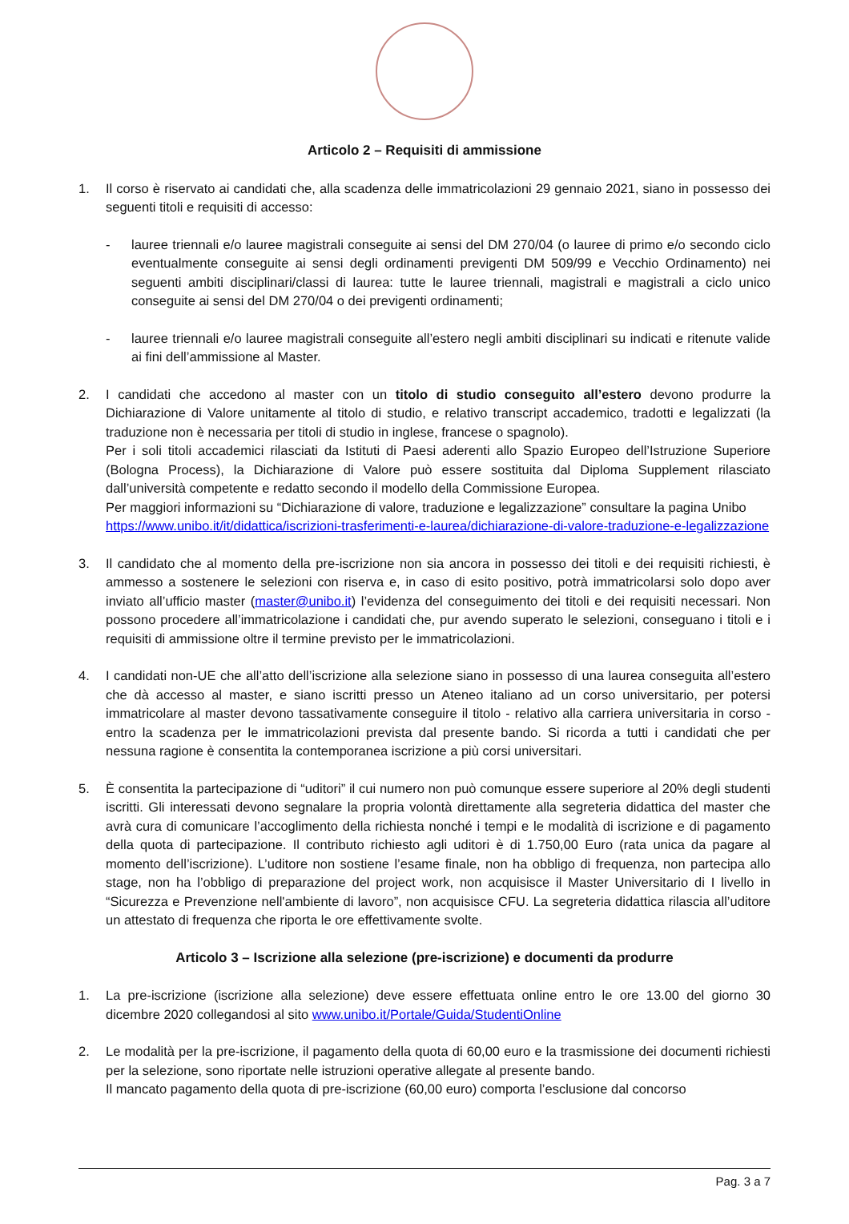Articolo 2 – Requisiti di ammissione
1. Il corso è riservato ai candidati che, alla scadenza delle immatricolazioni 29 gennaio 2021, siano in possesso dei seguenti titoli e requisiti di accesso:
- lauree triennali e/o lauree magistrali conseguite ai sensi del DM 270/04 (o lauree di primo e/o secondo ciclo eventualmente conseguite ai sensi degli ordinamenti previgenti DM 509/99 e Vecchio Ordinamento) nei seguenti ambiti disciplinari/classi di laurea: tutte le lauree triennali, magistrali e magistrali a ciclo unico conseguite ai sensi del DM 270/04 o dei previgenti ordinamenti;
- lauree triennali e/o lauree magistrali conseguite all’estero negli ambiti disciplinari su indicati e ritenute valide ai fini dell’ammissione al Master.
2. I candidati che accedono al master con un titolo di studio conseguito all’estero devono produrre la Dichiarazione di Valore unitamente al titolo di studio, e relativo transcript accademico, tradotti e legalizzati (la traduzione non è necessaria per titoli di studio in inglese, francese o spagnolo).
Per i soli titoli accademici rilasciati da Istituti di Paesi aderenti allo Spazio Europeo dell’Istruzione Superiore (Bologna Process), la Dichiarazione di Valore può essere sostituita dal Diploma Supplement rilasciato dall’università competente e redatto secondo il modello della Commissione Europea.
Per maggiori informazioni su “Dichiarazione di valore, traduzione e legalizzazione” consultare la pagina Unibo https://www.unibo.it/it/didattica/iscrizioni-trasferimenti-e-laurea/dichiarazione-di-valore-traduzione-e-legalizzazione
3. Il candidato che al momento della pre-iscrizione non sia ancora in possesso dei titoli e dei requisiti richiesti, è ammesso a sostenere le selezioni con riserva e, in caso di esito positivo, potrà immatricolarsi solo dopo aver inviato all’ufficio master (master@unibo.it) l’evidenza del conseguimento dei titoli e dei requisiti necessari. Non possono procedere all’immatricolazione i candidati che, pur avendo superato le selezioni, conseguano i titoli e i requisiti di ammissione oltre il termine previsto per le immatricolazioni.
4. I candidati non-UE che all’atto dell’iscrizione alla selezione siano in possesso di una laurea conseguita all’estero che dà accesso al master, e siano iscritti presso un Ateneo italiano ad un corso universitario, per potersi immatricolare al master devono tassativamente conseguire il titolo - relativo alla carriera universitaria in corso - entro la scadenza per le immatricolazioni prevista dal presente bando. Si ricorda a tutti i candidati che per nessuna ragione è consentita la contemporanea iscrizione a più corsi universitari.
5. È consentita la partecipazione di “uditori” il cui numero non può comunque essere superiore al 20% degli studenti iscritti. Gli interessati devono segnalare la propria volontà direttamente alla segreteria didattica del master che avrà cura di comunicare l’accoglimento della richiesta nonché i tempi e le modalità di iscrizione e di pagamento della quota di partecipazione. Il contributo richiesto agli uditori è di 1.750,00 Euro (rata unica da pagare al momento dell’iscrizione). L’uditore non sostiene l’esame finale, non ha obbligo di frequenza, non partecipa allo stage, non ha l’obbligo di preparazione del project work, non acquisisce il Master Universitario di I livello in “Sicurezza e Prevenzione nell'ambiente di lavoro”, non acquisisce CFU. La segreteria didattica rilascia all’uditore un attestato di frequenza che riporta le ore effettivamente svolte.
Articolo 3 – Iscrizione alla selezione (pre-iscrizione) e documenti da produrre
1. La pre-iscrizione (iscrizione alla selezione) deve essere effettuata online entro le ore 13.00 del giorno 30 dicembre 2020 collegandosi al sito www.unibo.it/Portale/Guida/StudentiOnline
2. Le modalità per la pre-iscrizione, il pagamento della quota di 60,00 euro e la trasmissione dei documenti richiesti per la selezione, sono riportate nelle istruzioni operative allegate al presente bando.
Il mancato pagamento della quota di pre-iscrizione (60,00 euro) comporta l’esclusione dal concorso
Pag. 3 a 7